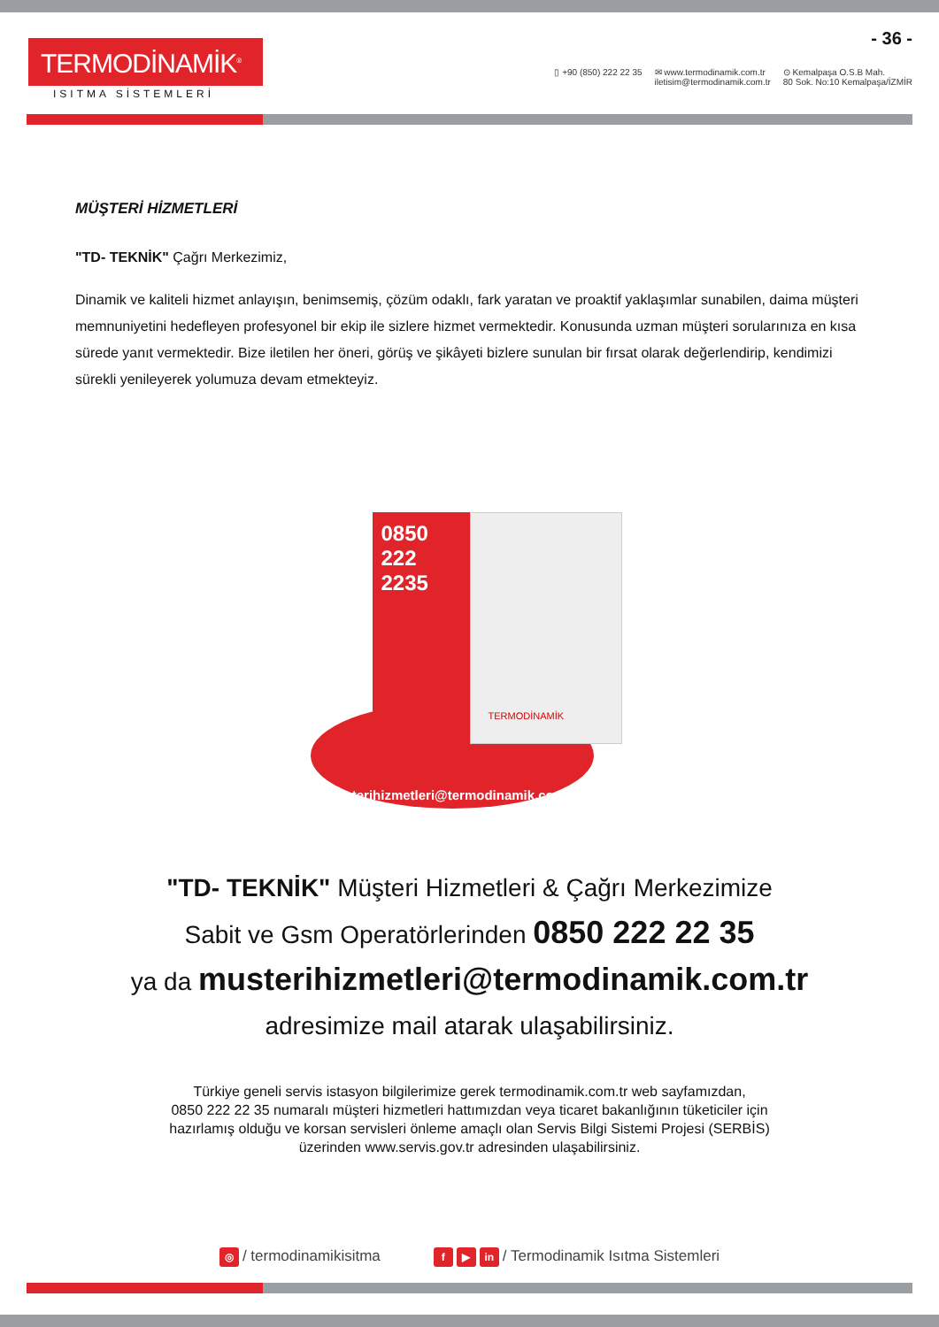TERMODİNAMİK<sup>®</sup>
ISITMA SİSTEMLERİ
- 36 -
▯ +90 (850) 222 22 35 ✉ www.termodinamik.com.tr
iletisim@termodinamik.com.tr
⊙ Kemalpaşa O.S.B Mah.
80 Sok. No:10 Kemalpaşa/İZMİR
MÜŞTERİ HİZMETLERİ
"TD- TEKNİK" Çağrı Merkezimiz,
Dinamik ve kaliteli hizmet anlayışın, benimsemiş, çözüm odaklı, fark yaratan ve proaktif yaklaşımlar sunabilen, daima müşteri memnuniyetini hedefleyen profesyonel bir ekip ile sizlere hizmet vermektedir. Konusunda uzman müşteri sorularınıza en kısa sürede yanıt vermektedir. Bize iletilen her öneri, görüş ve şikâyeti bizlere sunulan bir fırsat olarak değerlendirip, kendimizi sürekli yenileyerek yolumuza devam etmekteyiz.
musterihizmetleri@termodinamik.com.tr
0850
222
2235
TERMODİNAMİK
"TD- TEKNİK" Müşteri Hizmetleri & Çağrı Merkezimize
Sabit ve Gsm Operatörlerinden 0850 222 22 35
ya da musterihizmetleri@termodinamik.com.tr
adresimize mail atarak ulaşabilirsiniz.
Türkiye geneli servis istasyon bilgilerimize gerek termodinamik.com.tr web sayfamızdan,
0850 222 22 35 numaralı müşteri hizmetleri hattımızdan veya ticaret bakanlığının tüketiciler için
hazırlamış olduğu ve korsan servisleri önleme amaçlı olan Servis Bilgi Sistemi Projesi (SERBİS)
üzerinden www.servis.gov.tr adresinden ulaşabilirsiniz.
◎ / termodinamikisitma
f ▶ in / Termodinamik Isıtma Sistemleri